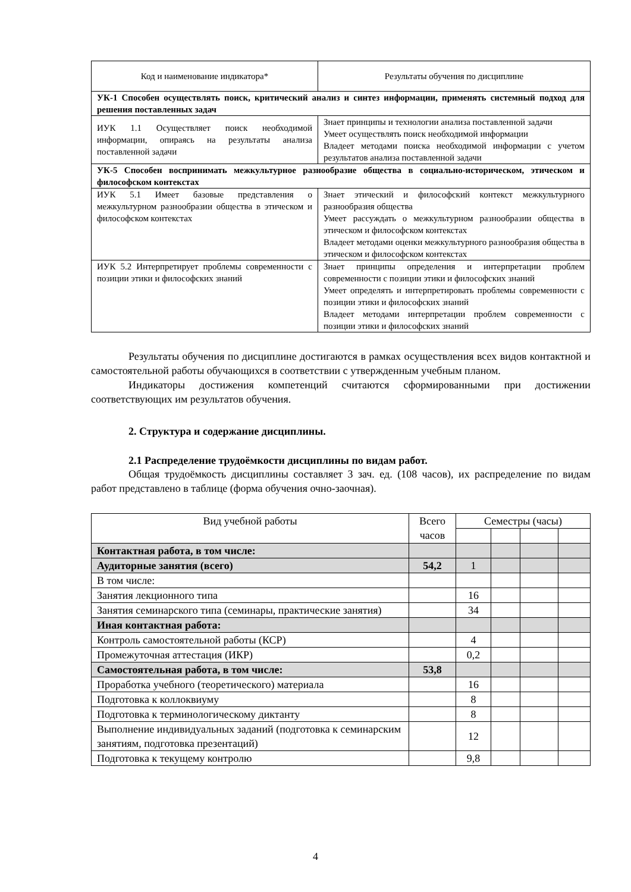| Код и наименование индикатора* | Результаты обучения по дисциплине |
| --- | --- |
| УК-1 Способен осуществлять поиск, критический анализ и синтез информации, применять системный подход для решения поставленных задач | |
| ИУК 1.1 Осуществляет поиск необходимой информации, опираясь на результаты анализа поставленной задачи | Знает принципы и технологии анализа поставленной задачи Умеет осуществлять поиск необходимой информации Владеет методами поиска необходимой информации с учетом результатов анализа поставленной задачи |
| УК-5 Способен воспринимать межкультурное разнообразие общества в социально-историческом, этическом и философском контекстах | |
| ИУК 5.1 Имеет базовые представления о межкультурном разнообразии общества в этическом и философском контекстах | Знает этический и философский контекст межкультурного разнообразия общества Умеет рассуждать о межкультурном разнообразии общества в этическом и философском контекстах Владеет методами оценки межкультурного разнообразия общества в этическом и философском контекстах |
| ИУК 5.2 Интерпретирует проблемы современности с позиции этики и философских знаний | Знает принципы определения и интерпретации проблем современности с позиции этики и философских знаний Умеет определять и интерпретировать проблемы современности с позиции этики и философских знаний Владеет методами интерпретации проблем современности с позиции этики и философских знаний |
Результаты обучения по дисциплине достигаются в рамках осуществления всех видов контактной и самостоятельной работы обучающихся в соответствии с утвержденным учебным планом.
Индикаторы достижения компетенций считаются сформированными при достижении соответствующих им результатов обучения.
2. Структура и содержание дисциплины.
2.1 Распределение трудоёмкости дисциплины по видам работ.
Общая трудоёмкость дисциплины составляет 3 зач. ед. (108 часов), их распределение по видам работ представлено в таблице (форма обучения очно-заочная).
| Вид учебной работы | Всего часов | Семестры (часы) | | | |
| --- | --- | --- | --- | --- | --- |
| Контактная работа, в том числе: | | | | | |
| Аудиторные занятия (всего) | 54,2 | 1 | | | |
| В том числе: | | | | | |
| Занятия лекционного типа | | 16 | | | |
| Занятия семинарского типа (семинары, практические занятия) | | 34 | | | |
| Иная контактная работа: | | | | | |
| Контроль самостоятельной работы (КСР) | | 4 | | | |
| Промежуточная аттестация (ИКР) | | 0,2 | | | |
| Самостоятельная работа, в том числе: | 53,8 | | | | |
| Проработка учебного (теоретического) материала | | 16 | | | |
| Подготовка к коллоквиуму | | 8 | | | |
| Подготовка к терминологическому диктанту | | 8 | | | |
| Выполнение индивидуальных заданий (подготовка к семинарским занятиям, подготовка презентаций) | | 12 | | | |
| Подготовка к текущему контролю | | 9,8 | | | |
4